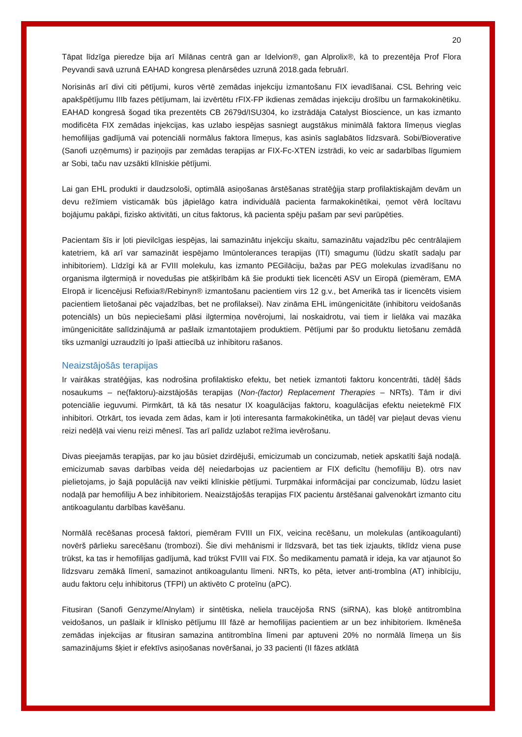20
Tāpat līdzīga pieredze bija arī Milānas centrā gan ar Idelvion®, gan Alprolix®, kā to prezentēja Prof Flora Peyvandi savā uzrunā EAHAD kongresa plenārsēdes uzrunā 2018.gada februārī.
Norisinās arī divi citi pētījumi, kuros vērtē zemādas injekciju izmantošanu FIX ievadīšanai. CSL Behring veic apakšpētījumu IIIb fazes pētījumam, lai izvērtētu rFIX-FP ikdienas zemādas injekciju drošību un farmakokinētiku. EAHAD kongresā šogad tika prezentēts CB 2679d/ISU304, ko izstrādāja Catalyst Bioscience, un kas izmanto modificēta FIX zemādas injekcijas, kas uzlabo iespējas sasniegt augstākus minimālā faktora līmeņus vieglas hemofilijas gadījumā vai potenciāli normālus faktora līmeņus, kas asinīs saglabātos līdzsvarā. Sobi/Bioverative (Sanofi uzņēmums) ir paziņojis par zemādas terapijas ar FIX-Fc-XTEN izstrādi, ko veic ar sadarbības līgumiem ar Sobi, taču nav uzsākti klīniskie pētījumi.
Lai gan EHL produkti ir daudzsološi, optimālā asiņošanas ārstēšanas stratēģija starp profilaktiskajām devām un devu režīmiem visticamāk būs jāpielāgo katra individuālā pacienta farmakokinētikai, ņemot vērā locītavu bojājumu pakāpi, fizisko aktivitāti, un citus faktorus, kā pacienta spēju pašam par sevi parūpēties.
Pacientam šīs ir ļoti pievilcīgas iespējas, lai samazinātu injekciju skaitu, samazinātu vajadzību pēc centrālajiem katetriem, kā arī var samazināt iespējamo Imūntolerances terapijas (ITI) smagumu (lūdzu skatīt sadaļu par inhibitoriem). Līdzīgi kā ar FVIII molekulu, kas izmanto PEGilāciju, bažas par PEG molekulas izvadīšanu no organisma ilgtermiņā ir novedušas pie atšķirībām kā šie produkti tiek licencēti ASV un Eiropā (piemēram, EMA EIropā ir licencējusi Refixia®/Rebinyn® izmantošanu pacientiem virs 12 g.v., bet Amerikā tas ir licencēts visiem pacientiem lietošanai pēc vajadzības, bet ne profilaksei). Nav zināma EHL imūngenicitāte (inhibitoru veidošanās potenciāls) un būs nepieciešami plāsi ilgtermiņa novērojumi, lai noskaidrotu, vai tiem ir lielāka vai mazāka imūngenicitāte salīdzinājumā ar pašlaik izmantotajiem produktiem. Pētījumi par šo produktu lietošanu zemādā tiks uzmanīgi uzraudzīti jo īpaši attiecībā uz inhibitoru rašanos.
Neaizstājošās terapijas
Ir vairākas stratēģijas, kas nodrošina profilaktisko efektu, bet netiek izmantoti faktoru koncentrāti, tādēļ šāds nosaukums – ne(faktoru)-aizstājošās terapijas (Non-(factor) Replacement Therapies – NRTs). Tām ir divi potenciālie ieguvumi. Pirmkārt, tā kā tās nesatur IX koagulācijas faktoru, koagulācijas efektu neietekmē FIX inhibitori. Otrkārt, tos ievada zem ādas, kam ir ļoti interesanta farmakokinētika, un tādēļ var pieļaut devas vienu reizi nedēļā vai vienu reizi mēnesī. Tas arī palīdz uzlabot režīma ievērošanu.
Divas pieejamās terapijas, par ko jau būsiet dzirdējuši, emicizumab un concizumab, netiek apskatīti šajā nodaļā. emicizumab savas darbības veida dēļ neiedarbojas uz pacientiem ar FIX deficītu (hemofiliju B). otrs nav pielietojams, jo šajā populācijā nav veikti klīniskie pētījumi. Turpmākai informācijai par concizumab, lūdzu lasiet nodaļā par hemofiliju A bez inhibitoriem. Neaizstājošās terapijas FIX pacientu ārstēšanai galvenokārt izmanto citu antikoagulantu darbības kavēšanu.
Normālā recēšanas procesā faktori, piemēram FVIII un FIX, veicina recēšanu, un molekulas (antikoagulanti) novērš pārlieku sarecēšanu (trombozi). Šie divi mehānismi ir līdzsvarā, bet tas tiek izjaukts, tiklīdz viena puse trūkst, ka tas ir hemofilijas gadījumā, kad trūkst FVIII vai FIX. Šo medikamentu pamatā ir ideja, ka var atjaunot šo līdzsvaru zemākā līmenī, samazinot antikoagulantu līmeni. NRTs, ko pēta, ietver anti-trombīna (AT) inhibīciju, audu faktoru ceļu inhibitorus (TFPI) un aktivēto C proteīnu (aPC).
Fitusiran (Sanofi Genzyme/Alnylam) ir sintētiska, neliela traucējoša RNS (siRNA), kas bloķē antitrombīna veidošanos, un pašlaik ir klīnisko pētījumu III fāzē ar hemofilijas pacientiem ar un bez inhibitoriem. Ikmēneša zemādas injekcijas ar fitusiran samazina antitrombīna līmeni par aptuveni 20% no normālā līmeņa un šis samazinājums šķiet ir efektīvs asiņošanas novēršanai, jo 33 pacienti (II fāzes atklātā